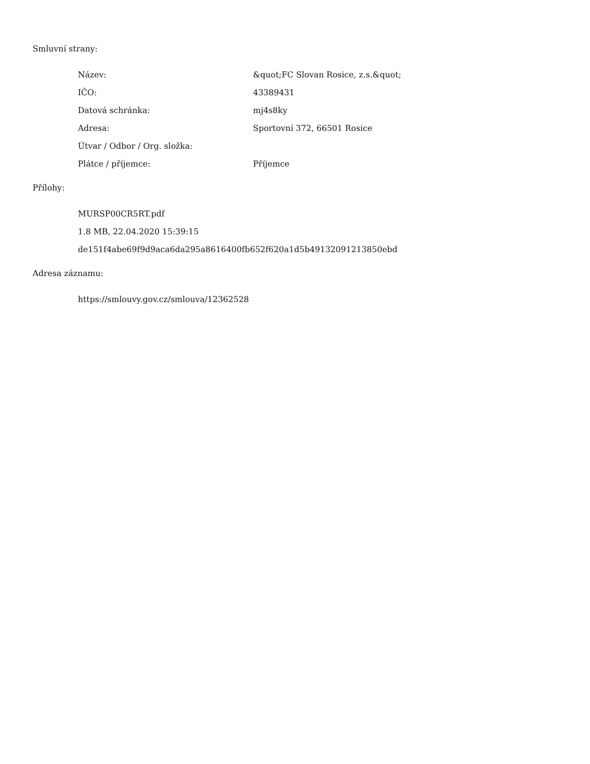Smluvní strany:
| Název: | &quot;FC Slovan Rosice, z.s.&quot; |
| IČO: | 43389431 |
| Datová schránka: | mj4s8ky |
| Adresa: | Sportovní 372, 66501 Rosice |
| Útvar / Odbor / Org. složka: | |
| Plátce / příjemce: | Příjemce |
Přílohy:
MURSP00CR5RT.pdf
1.8 MB, 22.04.2020 15:39:15
de151f4abe69f9d9aca6da295a8616400fb652f620a1d5b49132091213850ebd
Adresa záznamu:
https://smlouvy.gov.cz/smlouva/12362528